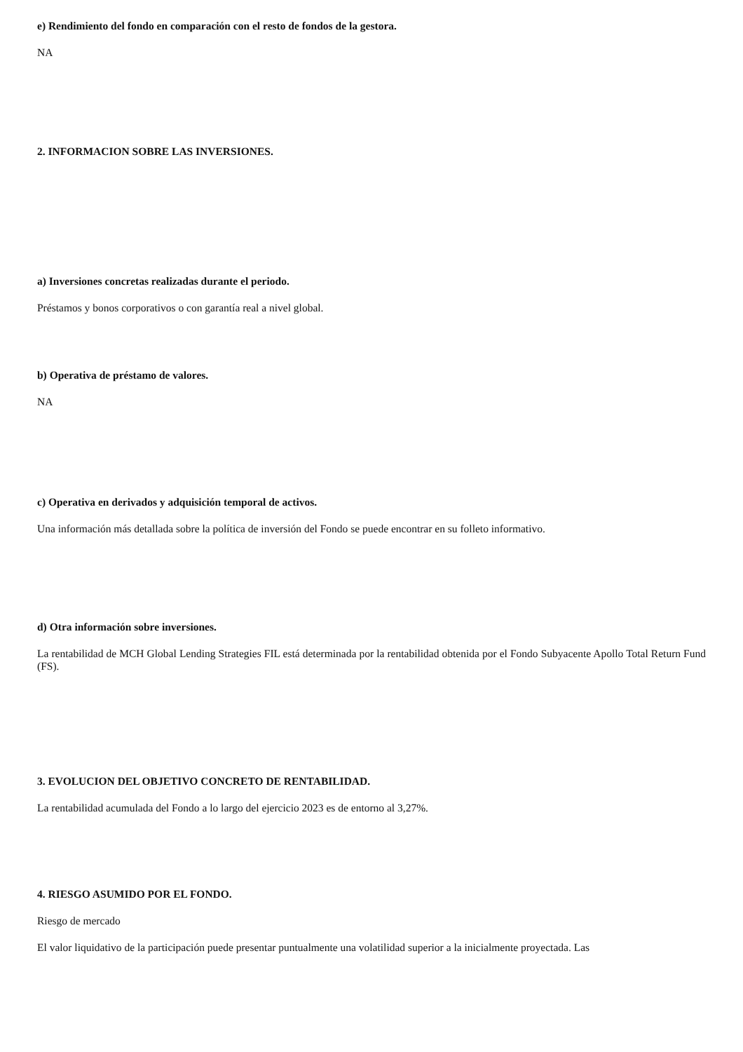e) Rendimiento del fondo en comparación con el resto de fondos de la gestora.
NA
2. INFORMACION SOBRE LAS INVERSIONES.
a) Inversiones concretas realizadas durante el periodo.
Préstamos y bonos corporativos o con garantía real a nivel global.
b) Operativa de préstamo de valores.
NA
c) Operativa en derivados y adquisición temporal de activos.
Una información más detallada sobre la política de inversión del Fondo se puede encontrar en su folleto informativo.
d) Otra información sobre inversiones.
La rentabilidad de MCH Global Lending Strategies FIL está determinada por la rentabilidad obtenida por el Fondo Subyacente Apollo Total Return Fund (FS).
3. EVOLUCION DEL OBJETIVO CONCRETO DE RENTABILIDAD.
La rentabilidad acumulada del Fondo a lo largo del ejercicio 2023 es de entorno al 3,27%.
4. RIESGO ASUMIDO POR EL FONDO.
Riesgo de mercado
El valor liquidativo de la participación puede presentar puntualmente una volatilidad superior a la inicialmente proyectada. Las